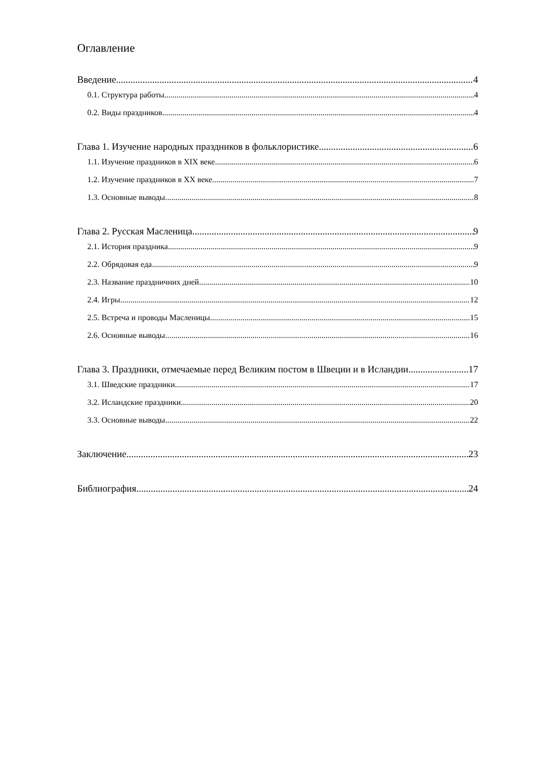Оглавление
Введение 4
0.1. Структура работы 4
0.2. Виды праздников 4
Глава 1. Изучение народных праздников в фольклористике 6
1.1. Изучение праздников в XIX веке 6
1.2. Изучение праздников в XX веке 7
1.3. Основные выводы. 8
Глава 2. Русская Масленица. 9
2.1. История праздника 9
2.2. Обрядовая еда 9
2.3. Название праздничних дней 10
2.4. Игры 12
2.5. Встреча и проводы Масленицы 15
2.6. Основные выводы 16
Глава 3. Праздники, отмечаемые перед Великим постом в Швеции и в Исландии. 17
3.1. Шведские праздники 17
3.2. Исландские праздники 20
3.3. Основные выводы 22
Заключение 23
Библиография 24